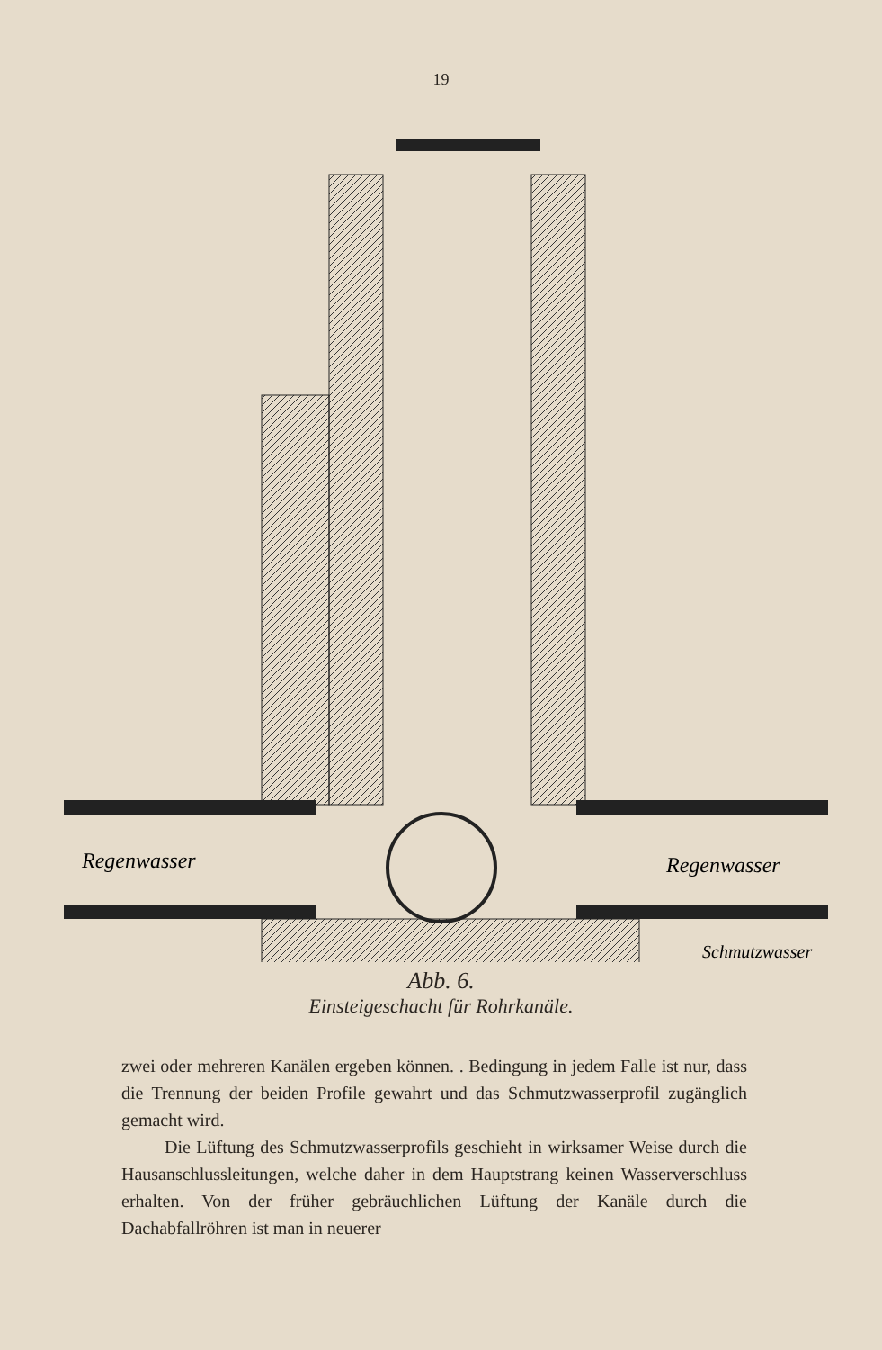19
Regenwasser
Regenwasser
Schmutzwasser
Abb. 6.
Einsteigeschacht für Rohrkanäle.
zwei oder mehreren Kanälen ergeben können. . Bedingung in jedem Falle ist nur, dass die Trennung der beiden Profile gewahrt und das Schmutzwasserprofil zugänglich gemacht wird.
Die Lüftung des Schmutzwasserprofils geschieht in wirksamer Weise durch die Hausanschlussleitungen, welche daher in dem Hauptstrang keinen Wasserverschluss erhalten. Von der früher gebräuchlichen Lüftung der Kanäle durch die Dachabfallröhren ist man in neuerer